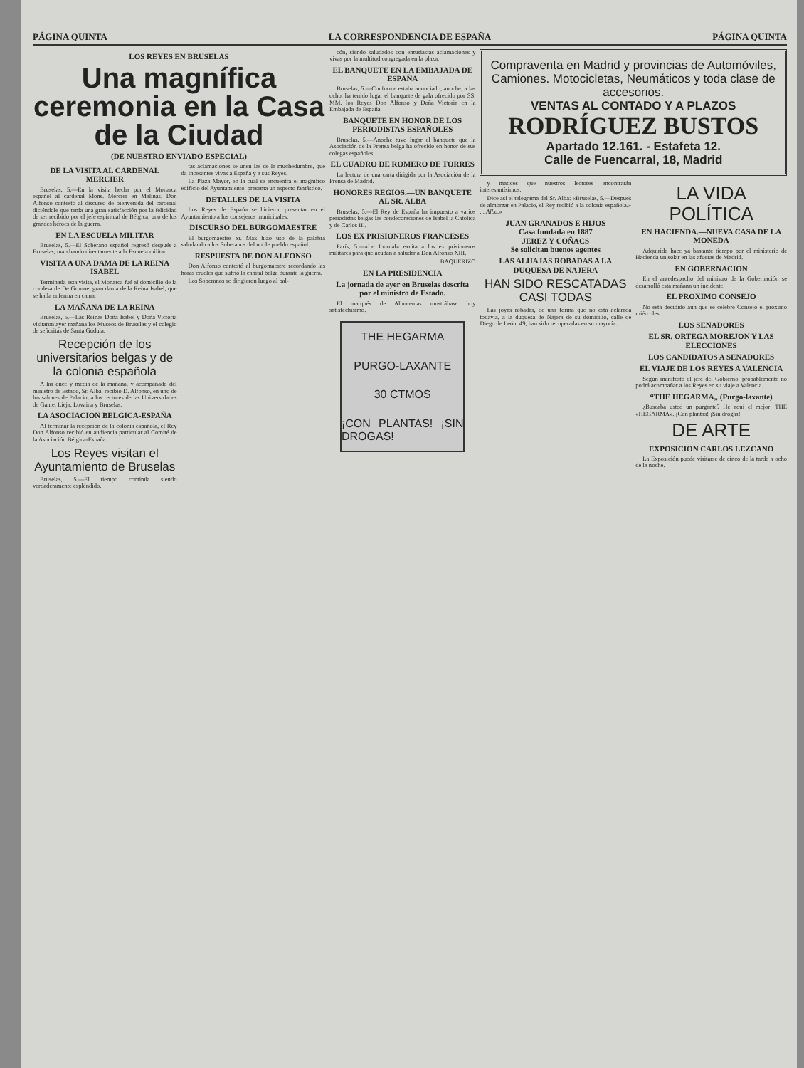PÁGINA QUINTA LA CORRESPONDENCIA DE ESPAÑA PÁGINA QUINTA
LOS REYES EN BRUSELAS
Una magnífica ceremonia en la Casa de la Ciudad
(DE NUESTRO ENVIADO ESPECIAL)
DE LA VISITA AL CARDENAL MERCIER
Bruselas, 5.—En la visita hecha por el Monarca español al cardenal Mons. Mercier en Malinas, Don Alfonso contestó al discurso de bienvenida del cardenal diciéndole que tenía una gran satisfacción por la felicidad de ser recibido por el jefe espiritual de Bélgica, uno de los grandes héroes de la guerra.
EN LA ESCUELA MILITAR
Bruselas, 5.—El Soberano español regresó después a Bruselas, marchando directamente a la Escuela militar.
VISITA A UNA DAMA DE LA REINA ISABEL
Terminada esta visita, el Monarca fué al domicilio de la condesa de De Grunne, gran dama de la Reina Isabel, que se halla enferma en cama.
LA MAÑANA DE LA REINA
Bruselas, 5.—Las Reinas Doña Isabel y Doña Victoria visitaron ayer mañana los Museos de Bruselas y el colegio de señoritas de Santa Gúdula.
Recepción de los universitarios belgas y de la colonia española
A las once y media de la mañana, y acompañado del ministro de Estado, Sr. Alba, recibió D. Alfonso, en uno de los salones de Palacio, a los rectores de las Universidades de Gante, Lieja, Lovaina y Bruselas.
LA ASOCIACION BELGICA-ESPAÑA
Al terminar la recepción de la colonia española, el Rey Don Alfonso recibió en audiencia particular al Comité de la Asociación Bélgica-España.
Los Reyes visitan el Ayuntamiento de Bruselas
Bruselas, 5.—El tiempo continúa siendo verdaderamente espléndido.
tas aclamaciones se unen las de la muchedumbre, que da incesantes vivas a España y a sus Reyes.
La Plaza Mayor, en la cual se encuentra el magnífico edificio del Ayuntamiento, presenta un aspecto fantástico.
DETALLES DE LA VISITA
Los Reyes de España se hicieron presentar en el Ayuntamiento a los consejeros municipales.
DISCURSO DEL BURGOMAESTRE
El burgomaestre Sr. Max hizo uso de la palabra saludando a los Soberanos del noble pueblo español.
RESPUESTA DE DON ALFONSO
Don Alfonso contestó al burgomaestre recordando las horas crueles que sufrió la capital belga durante la guerra.
Los Soberanos se dirigieron luego al bal-
cón, siendo saludados con entusiastas aclamaciones y vivas por la multitud congregada en la plaza.
EL BANQUETE EN LA EMBAJADA DE ESPAÑA
Bruselas, 5.—Conforme estaba anunciado, anoche, a las ocho, ha tenido lugar el banquete de gala ofrecido por SS. MM. los Reyes Don Alfonso y Doña Victoria en la Embajada de España.
BANQUETE EN HONOR DE LOS PERIODISTAS ESPAÑOLES
Bruselas, 5.—Anoche tuvo lugar el banquete que la Asociación de la Prensa belga ha ofrecido en honor de sus colegas españoles.
EL CUADRO DE ROMERO DE TORRES
La lectura de una carta dirigida por la Asociación de la Prensa de Madrid.
HONORES REGIOS.—UN BANQUETE AL SR. ALBA
Bruselas, 5.—El Rey de España ha impuesto a varios periodistas belgas las condecoraciones de Isabel la Católica y de Carlos III.
LOS EX PRISIONEROS FRANCESES
París, 5.—«Le Journal» excita a los ex prisioneros militares para que acudan a saludar a Don Alfonso XIII.
BAQUERIZO
EN LA PRESIDENCIA
La jornada de ayer en Bruselas descrita por el ministro de Estado.
El marqués de Alhucemas mostrábase hoy satisfechísimo.
THE HEGARMA
PURGO-LAXANTE
30 CTMOS
¡CON PLANTAS! ¡SIN DROGAS!
Compraventa en Madrid y provincias de Automóviles, Camiones. Motocicletas, Neumáticos y toda clase de accesorios.
VENTAS AL CONTADO Y A PLAZOS
RODRÍGUEZ BUSTOS
Apartado 12.161. - Estafeta 12.
Calle de Fuencarral, 18, Madrid
y matices que nuestros lectores encontrarán interesantísimos.
Dice así el telegrama del Sr. Alba: «Bruselas, 5.—Después de almorzar en Palacio, el Rey recibió a la colonia española.» ... Alba.»
JUAN GRANADOS E HIJOS
Casa fundada en 1887
JEREZ Y COÑACS
Se solicitan buenos agentes
LAS ALHAJAS ROBADAS A LA DUQUESA DE NAJERA
HAN SIDO RESCATADAS CASI TODAS
Las joyas robadas, de una forma que no está aclarada todavía, a la duquesa de Nájera de su domicilio, calle de Diego de León, 49, han sido recuperadas en su mayoría.
LA VIDA POLÍTICA
EN HACIENDA.—NUEVA CASA DE LA MONEDA
Adquirido hace ya bastante tiempo por el ministerio de Hacienda un solar en las afueras de Madrid.
EN GOBERNACION
En el antedespacho del ministro de la Gobernación se desarrolló esta mañana un incidente.
EL PROXIMO CONSEJO
No está decidido aún que se celebre Consejo el próximo miércoles.
LOS SENADORES
EL SR. ORTEGA MOREJON Y LAS ELECCIONES
LOS CANDIDATOS A SENADORES
EL VIAJE DE LOS REYES A VALENCIA
Según manifestó el jefe del Gobierno, probablemente no podrá acompañar a los Reyes en su viaje a Valencia.
“THE HEGARMA„ (Purgo-laxante)
¿Buscaba usted un purgante? He aquí el mejor: THE «HEGARMA». ¡Con plantas! ¡Sin drogas!
DE ARTE
EXPOSICION CARLOS LEZCANO
La Exposición puede visitarse de cinco de la tarde a ocho de la noche.